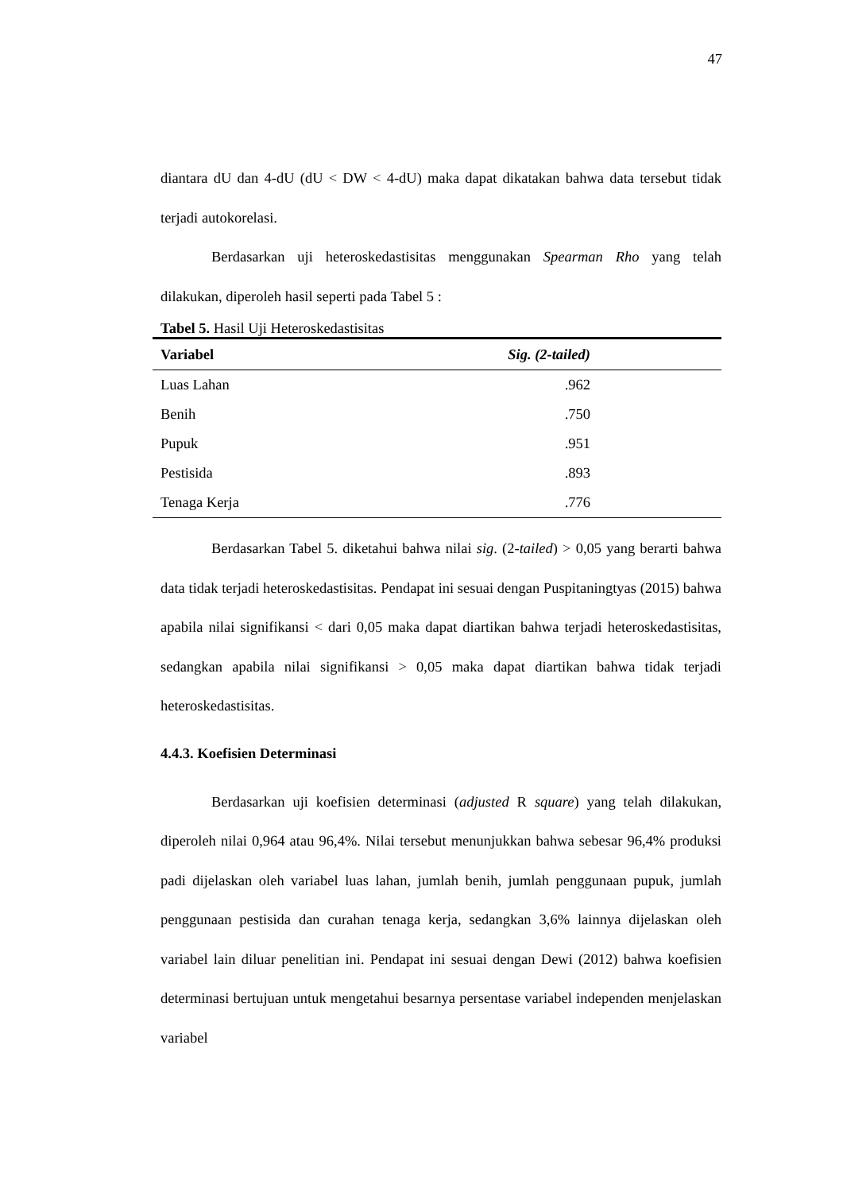47
diantara dU dan 4-dU (dU < DW < 4-dU) maka dapat dikatakan bahwa data tersebut tidak terjadi autokorelasi.
Berdasarkan uji heteroskedastisitas menggunakan Spearman Rho yang telah dilakukan, diperoleh hasil seperti pada Tabel 5 :
Tabel 5. Hasil Uji Heteroskedastisitas
| Variabel | Sig. (2-tailed) |
| --- | --- |
| Luas Lahan | .962 |
| Benih | .750 |
| Pupuk | .951 |
| Pestisida | .893 |
| Tenaga Kerja | .776 |
Berdasarkan Tabel 5. diketahui bahwa nilai sig. (2-tailed) > 0,05 yang berarti bahwa data tidak terjadi heteroskedastisitas. Pendapat ini sesuai dengan Puspitaningtyas (2015) bahwa apabila nilai signifikansi < dari 0,05 maka dapat diartikan bahwa terjadi heteroskedastisitas, sedangkan apabila nilai signifikansi > 0,05 maka dapat diartikan bahwa tidak terjadi heteroskedastisitas.
4.4.3. Koefisien Determinasi
Berdasarkan uji koefisien determinasi (adjusted R square) yang telah dilakukan, diperoleh nilai 0,964 atau 96,4%. Nilai tersebut menunjukkan bahwa sebesar 96,4% produksi padi dijelaskan oleh variabel luas lahan, jumlah benih, jumlah penggunaan pupuk, jumlah penggunaan pestisida dan curahan tenaga kerja, sedangkan 3,6% lainnya dijelaskan oleh variabel lain diluar penelitian ini. Pendapat ini sesuai dengan Dewi (2012) bahwa koefisien determinasi bertujuan untuk mengetahui besarnya persentase variabel independen menjelaskan variabel